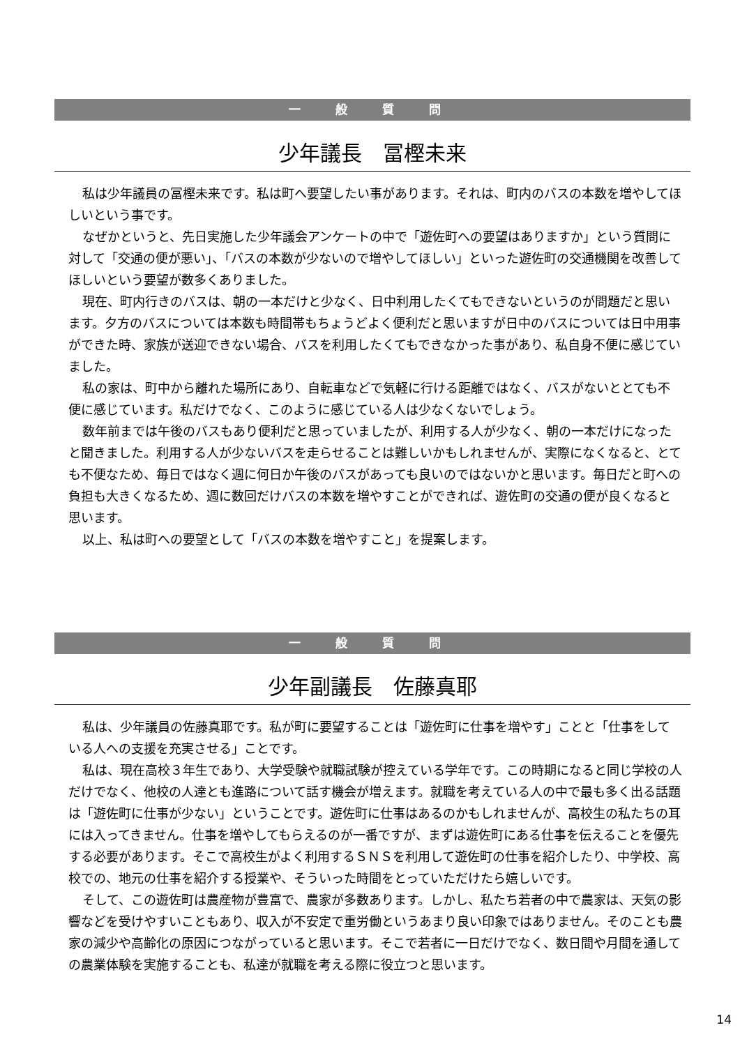一 般 質 問
少年議長　冨樫未来
私は少年議員の冨樫未来です。私は町へ要望したい事があります。それは、町内のバスの本数を増やしてほしいという事です。
なぜかというと、先日実施した少年議会アンケートの中で「遊佐町への要望はありますか」という質問に対して「交通の便が悪い」、「バスの本数が少ないので増やしてほしい」といった遊佐町の交通機関を改善してほしいという要望が数多くありました。
現在、町内行きのバスは、朝の一本だけと少なく、日中利用したくてもできないというのが問題だと思います。夕方のバスについては本数も時間帯もちょうどよく便利だと思いますが日中のバスについては日中用事ができた時、家族が送迎できない場合、バスを利用したくてもできなかった事があり、私自身不便に感じていました。
私の家は、町中から離れた場所にあり、自転車などで気軽に行ける距離ではなく、バスがないととても不便に感じています。私だけでなく、このように感じている人は少なくないでしょう。
数年前までは午後のバスもあり便利だと思っていましたが、利用する人が少なく、朝の一本だけになったと聞きました。利用する人が少ないバスを走らせることは難しいかもしれませんが、実際になくなると、とても不便なため、毎日ではなく週に何日か午後のバスがあっても良いのではないかと思います。毎日だと町への負担も大きくなるため、週に数回だけバスの本数を増やすことができれば、遊佐町の交通の便が良くなると思います。
以上、私は町への要望として「バスの本数を増やすこと」を提案します。
一 般 質 問
少年副議長　佐藤真耶
私は、少年議員の佐藤真耶です。私が町に要望することは「遊佐町に仕事を増やす」ことと「仕事をしている人への支援を充実させる」ことです。
私は、現在高校３年生であり、大学受験や就職試験が控えている学年です。この時期になると同じ学校の人だけでなく、他校の人達とも進路について話す機会が増えます。就職を考えている人の中で最も多く出る話題は「遊佐町に仕事が少ない」ということです。遊佐町に仕事はあるのかもしれませんが、高校生の私たちの耳には入ってきません。仕事を増やしてもらえるのが一番ですが、まずは遊佐町にある仕事を伝えることを優先する必要があります。そこで高校生がよく利用するＳＮＳを利用して遊佐町の仕事を紹介したり、中学校、高校での、地元の仕事を紹介する授業や、そういった時間をとっていただけたら嬉しいです。
そして、この遊佐町は農産物が豊富で、農家が多数あります。しかし、私たち若者の中で農家は、天気の影響などを受けやすいこともあり、収入が不安定で重労働というあまり良い印象ではありません。そのことも農家の減少や高齢化の原因につながっていると思います。そこで若者に一日だけでなく、数日間や月間を通しての農業体験を実施することも、私達が就職を考える際に役立つと思います。
14